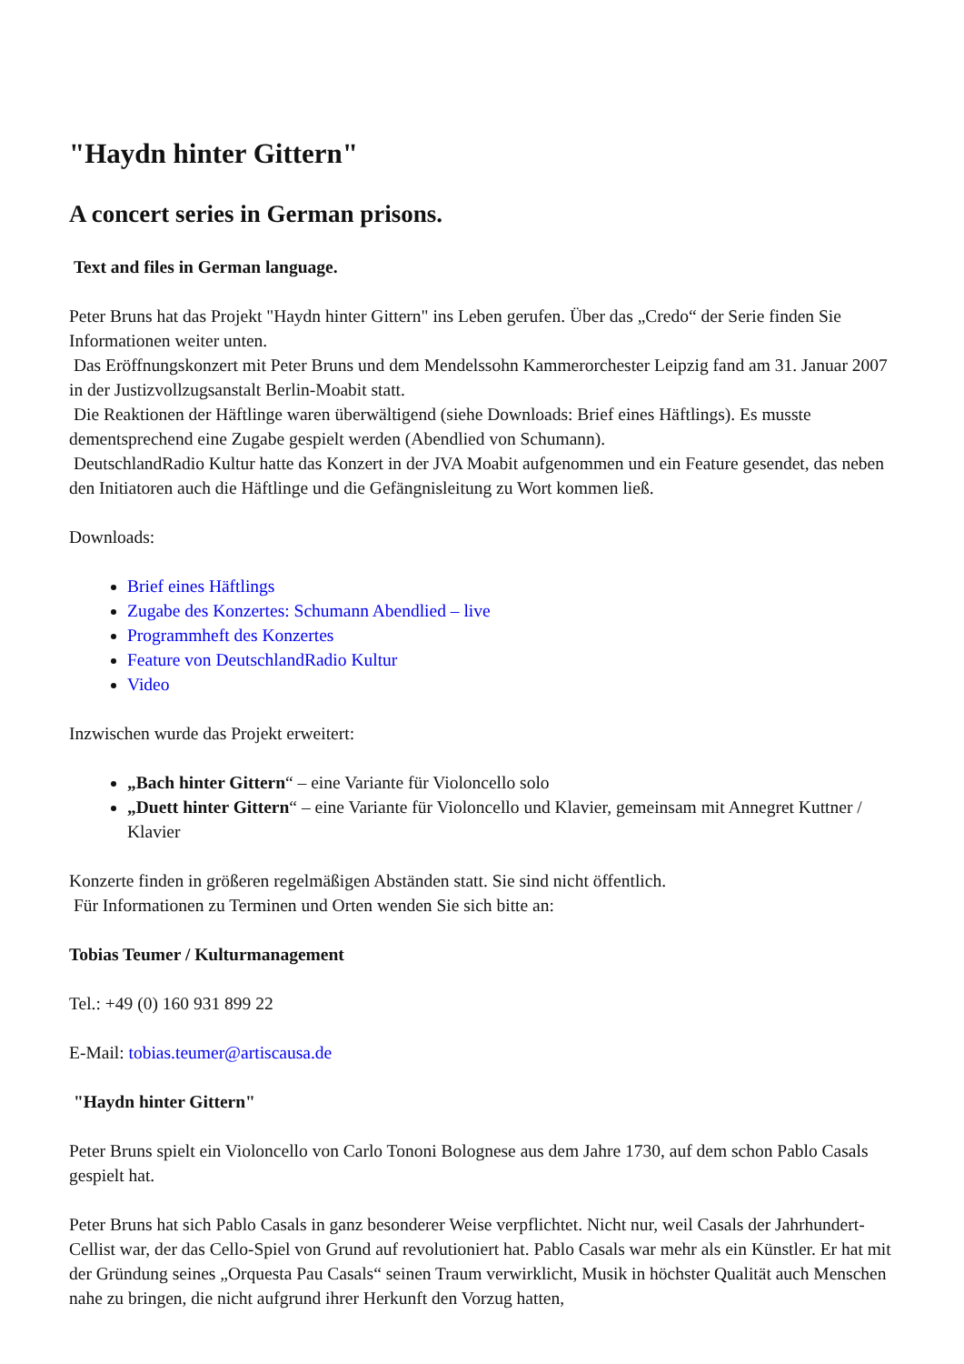"Haydn hinter Gittern"
A concert series in German prisons.
Text and files in German language.
Peter Bruns hat das Projekt "Haydn hinter Gittern" ins Leben gerufen. Über das „Credo“ der Serie finden Sie Informationen weiter unten.
Das Eröffnungskonzert mit Peter Bruns und dem Mendelssohn Kammerorchester Leipzig fand am 31. Januar 2007 in der Justizvollzugsanstalt Berlin-Moabit statt.
Die Reaktionen der Häftlinge waren überwältigend (siehe Downloads: Brief eines Häftlings). Es musste dementsprechend eine Zugabe gespielt werden (Abendlied von Schumann).
DeutschlandRadio Kultur hatte das Konzert in der JVA Moabit aufgenommen und ein Feature gesendet, das neben den Initiatoren auch die Häftlinge und die Gefängnisleitung zu Wort kommen ließ.
Downloads:
Brief eines Häftlings
Zugabe des Konzertes: Schumann Abendlied – live
Programmheft des Konzertes
Feature von DeutschlandRadio Kultur
Video
Inzwischen wurde das Projekt erweitert:
„Bach hinter Gittern“ – eine Variante für Violoncello solo
„Duett hinter Gittern“ – eine Variante für Violoncello und Klavier, gemeinsam mit Annegret Kuttner / Klavier
Konzerte finden in größeren regelmäßigen Abständen statt. Sie sind nicht öffentlich.
Für Informationen zu Terminen und Orten wenden Sie sich bitte an:
Tobias Teumer / Kulturmanagement
Tel.: +49 (0) 160 931 899 22
E-Mail: tobias.teumer@artiscausa.de
"Haydn hinter Gittern"
Peter Bruns spielt ein Violoncello von Carlo Tononi Bolognese aus dem Jahre 1730, auf dem schon Pablo Casals gespielt hat.
Peter Bruns hat sich Pablo Casals in ganz besonderer Weise verpflichtet. Nicht nur, weil Casals der Jahrhundert-Cellist war, der das Cello-Spiel von Grund auf revolutioniert hat. Pablo Casals war mehr als ein Künstler. Er hat mit der Gründung seines „Orquesta Pau Casals“ seinen Traum verwirklicht, Musik in höchster Qualität auch Menschen nahe zu bringen, die nicht aufgrund ihrer Herkunft den Vorzug hatten,